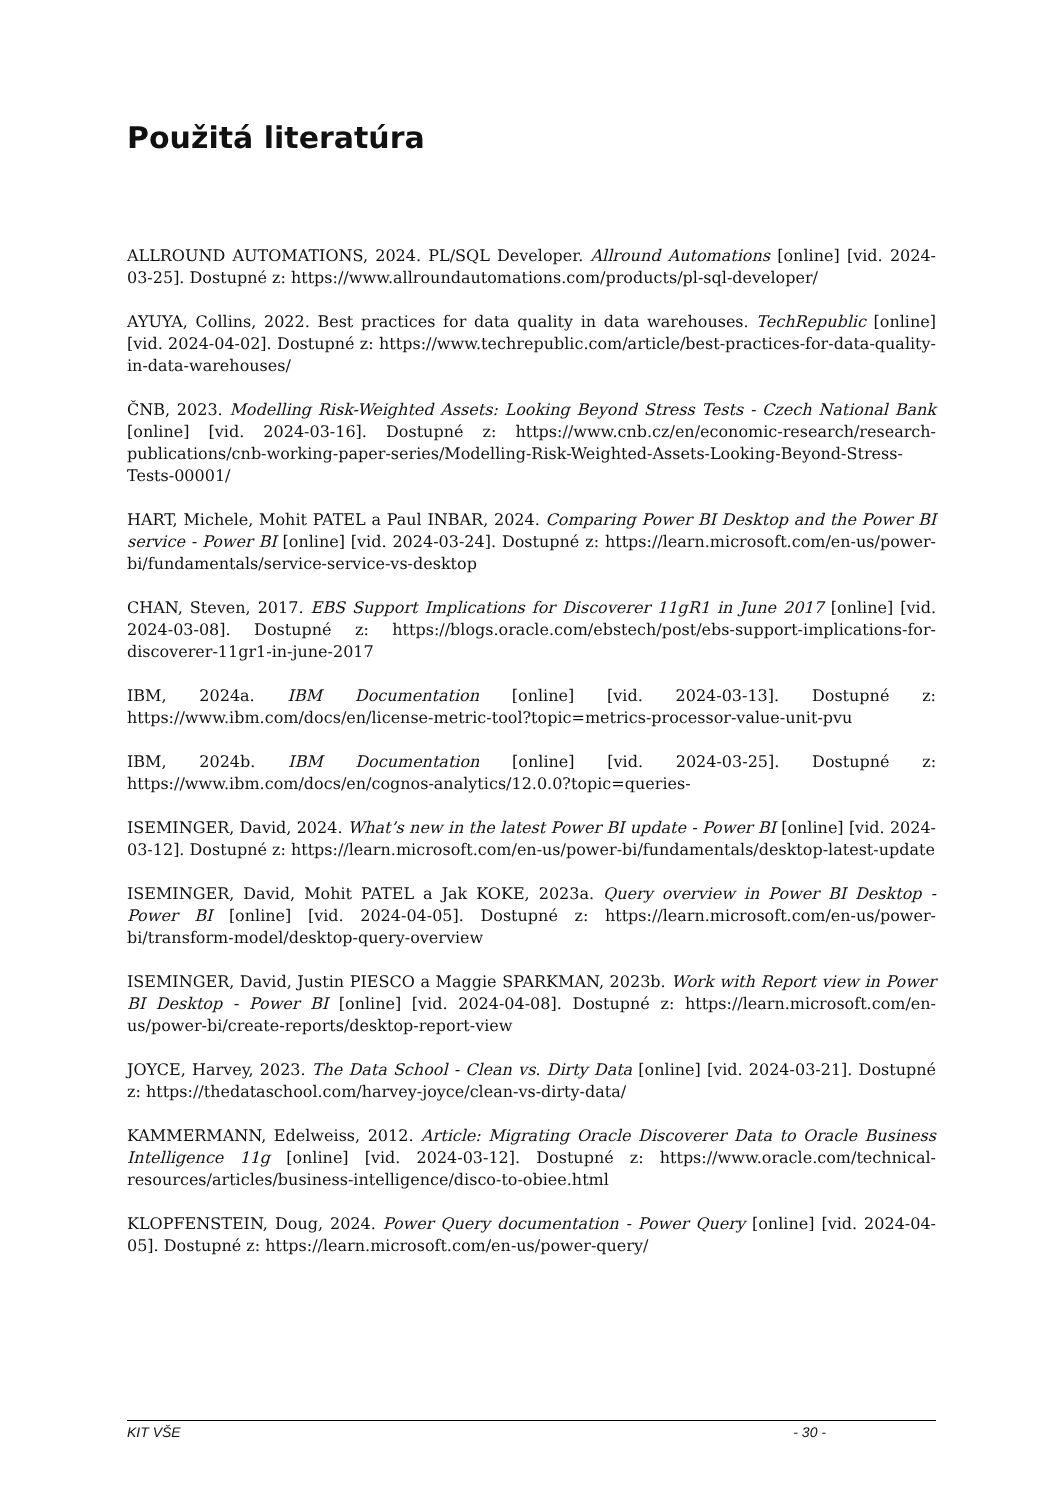Použitá literatúra
ALLROUND AUTOMATIONS, 2024. PL/SQL Developer. Allround Automations [online] [vid. 2024-03-25]. Dostupné z: https://www.allroundautomations.com/products/pl-sql-developer/
AYUYA, Collins, 2022. Best practices for data quality in data warehouses. TechRepublic [online] [vid. 2024-04-02]. Dostupné z: https://www.techrepublic.com/article/best-practices-for-data-quality-in-data-warehouses/
ČNB, 2023. Modelling Risk-Weighted Assets: Looking Beyond Stress Tests - Czech National Bank [online] [vid. 2024-03-16]. Dostupné z: https://www.cnb.cz/en/economic-research/research-publications/cnb-working-paper-series/Modelling-Risk-Weighted-Assets-Looking-Beyond-Stress-Tests-00001/
HART, Michele, Mohit PATEL a Paul INBAR, 2024. Comparing Power BI Desktop and the Power BI service - Power BI [online] [vid. 2024-03-24]. Dostupné z: https://learn.microsoft.com/en-us/power-bi/fundamentals/service-service-vs-desktop
CHAN, Steven, 2017. EBS Support Implications for Discoverer 11gR1 in June 2017 [online] [vid. 2024-03-08]. Dostupné z: https://blogs.oracle.com/ebstech/post/ebs-support-implications-for-discoverer-11gr1-in-june-2017
IBM, 2024a. IBM Documentation [online] [vid. 2024-03-13]. Dostupné z: https://www.ibm.com/docs/en/license-metric-tool?topic=metrics-processor-value-unit-pvu
IBM, 2024b. IBM Documentation [online] [vid. 2024-03-25]. Dostupné z: https://www.ibm.com/docs/en/cognos-analytics/12.0.0?topic=queries-
ISEMINGER, David, 2024. What’s new in the latest Power BI update - Power BI [online] [vid. 2024-03-12]. Dostupné z: https://learn.microsoft.com/en-us/power-bi/fundamentals/desktop-latest-update
ISEMINGER, David, Mohit PATEL a Jak KOKE, 2023a. Query overview in Power BI Desktop - Power BI [online] [vid. 2024-04-05]. Dostupné z: https://learn.microsoft.com/en-us/power-bi/transform-model/desktop-query-overview
ISEMINGER, David, Justin PIESCO a Maggie SPARKMAN, 2023b. Work with Report view in Power BI Desktop - Power BI [online] [vid. 2024-04-08]. Dostupné z: https://learn.microsoft.com/en-us/power-bi/create-reports/desktop-report-view
JOYCE, Harvey, 2023. The Data School - Clean vs. Dirty Data [online] [vid. 2024-03-21]. Dostupné z: https://thedataschool.com/harvey-joyce/clean-vs-dirty-data/
KAMMERMANN, Edelweiss, 2012. Article: Migrating Oracle Discoverer Data to Oracle Business Intelligence 11g [online] [vid. 2024-03-12]. Dostupné z: https://www.oracle.com/technical-resources/articles/business-intelligence/disco-to-obiee.html
KLOPFENSTEIN, Doug, 2024. Power Query documentation - Power Query [online] [vid. 2024-04-05]. Dostupné z: https://learn.microsoft.com/en-us/power-query/
KIT VŠE - 30 -